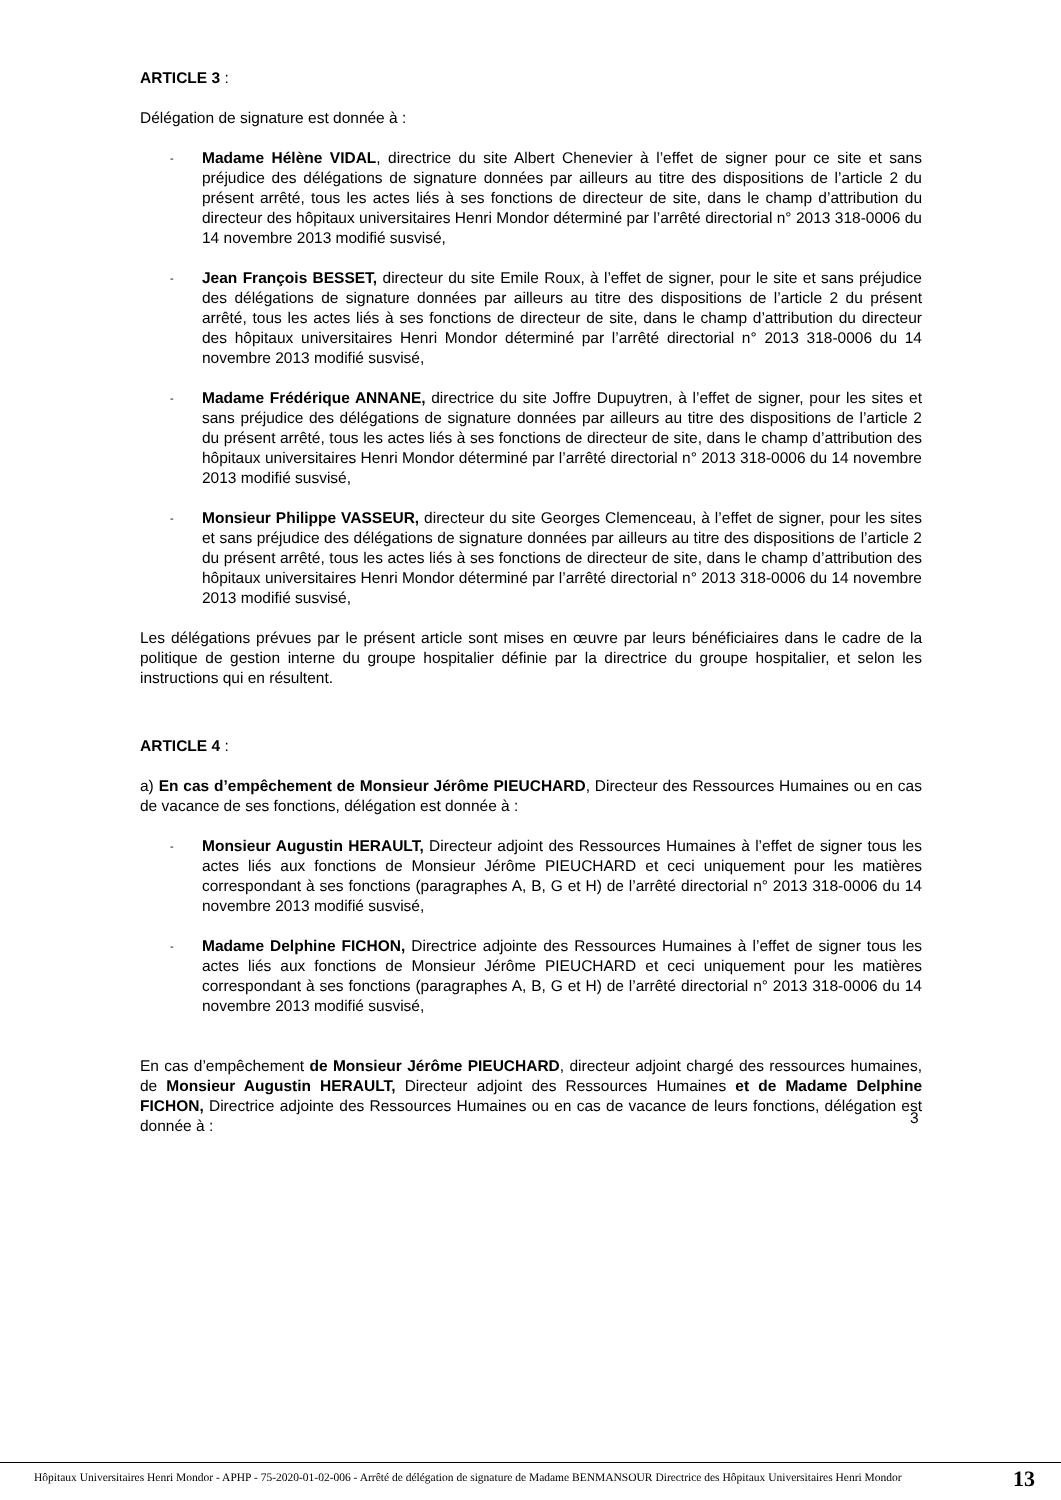ARTICLE 3 :
Délégation de signature est donnée à :
-
Madame Hélène VIDAL, directrice du site Albert Chenevier à l’effet de signer pour ce site et sans préjudice des délégations de signature données par ailleurs au titre des dispositions de l’article 2 du présent arrêté, tous les actes liés à ses fonctions de directeur de site, dans le champ d’attribution du directeur des hôpitaux universitaires Henri Mondor déterminé par l’arrêté directorial n° 2013 318-0006 du 14 novembre 2013 modifié susvisé,
-
Jean François BESSET, directeur du site Emile Roux, à l’effet de signer, pour le site et sans préjudice des délégations de signature données par ailleurs au titre des dispositions de l’article 2 du présent arrêté, tous les actes liés à ses fonctions de directeur de site, dans le champ d’attribution du directeur des hôpitaux universitaires Henri Mondor déterminé par l’arrêté directorial n° 2013 318-0006 du 14 novembre 2013 modifié susvisé,
-
Madame Frédérique ANNANE, directrice du site Joffre Dupuytren, à l’effet de signer, pour les sites et sans préjudice des délégations de signature données par ailleurs au titre des dispositions de l’article 2 du présent arrêté, tous les actes liés à ses fonctions de directeur de site, dans le champ d’attribution des hôpitaux universitaires Henri Mondor déterminé par l’arrêté directorial n° 2013 318-0006 du 14 novembre 2013 modifié susvisé,
-
Monsieur Philippe VASSEUR, directeur du site Georges Clemenceau, à l’effet de signer, pour les sites et sans préjudice des délégations de signature données par ailleurs au titre des dispositions de l’article 2 du présent arrêté, tous les actes liés à ses fonctions de directeur de site, dans le champ d’attribution des hôpitaux universitaires Henri Mondor déterminé par l’arrêté directorial n° 2013 318-0006 du 14 novembre 2013 modifié susvisé,
Les délégations prévues par le présent article sont mises en œuvre par leurs bénéficiaires dans le cadre de la politique de gestion interne du groupe hospitalier définie par la directrice du groupe hospitalier, et selon les instructions qui en résultent.
ARTICLE 4 :
a) En cas d’empêchement de Monsieur Jérôme PIEUCHARD, Directeur des Ressources Humaines ou en cas de vacance de ses fonctions, délégation est donnée à :
-
Monsieur Augustin HERAULT, Directeur adjoint des Ressources Humaines à l’effet de signer tous les actes liés aux fonctions de Monsieur Jérôme PIEUCHARD et ceci uniquement pour les matières correspondant à ses fonctions (paragraphes A, B, G et H) de l’arrêté directorial n° 2013 318-0006 du 14 novembre 2013 modifié susvisé,
-
Madame Delphine FICHON, Directrice adjointe des Ressources Humaines à l’effet de signer tous les actes liés aux fonctions de Monsieur Jérôme PIEUCHARD et ceci uniquement pour les matières correspondant à ses fonctions (paragraphes A, B, G et H) de l’arrêté directorial n° 2013 318-0006 du 14 novembre 2013 modifié susvisé,
En cas d’empêchement de Monsieur Jérôme PIEUCHARD, directeur adjoint chargé des ressources humaines, de Monsieur Augustin HERAULT, Directeur adjoint des Ressources Humaines et de Madame Delphine FICHON, Directrice adjointe des Ressources Humaines ou en cas de vacance de leurs fonctions, délégation est donnée à :
3
Hôpitaux Universitaires Henri Mondor - APHP - 75-2020-01-02-006 - Arrêté de délégation de signature de Madame BENMANSOUR Directrice des Hôpitaux Universitaires Henri Mondor
13